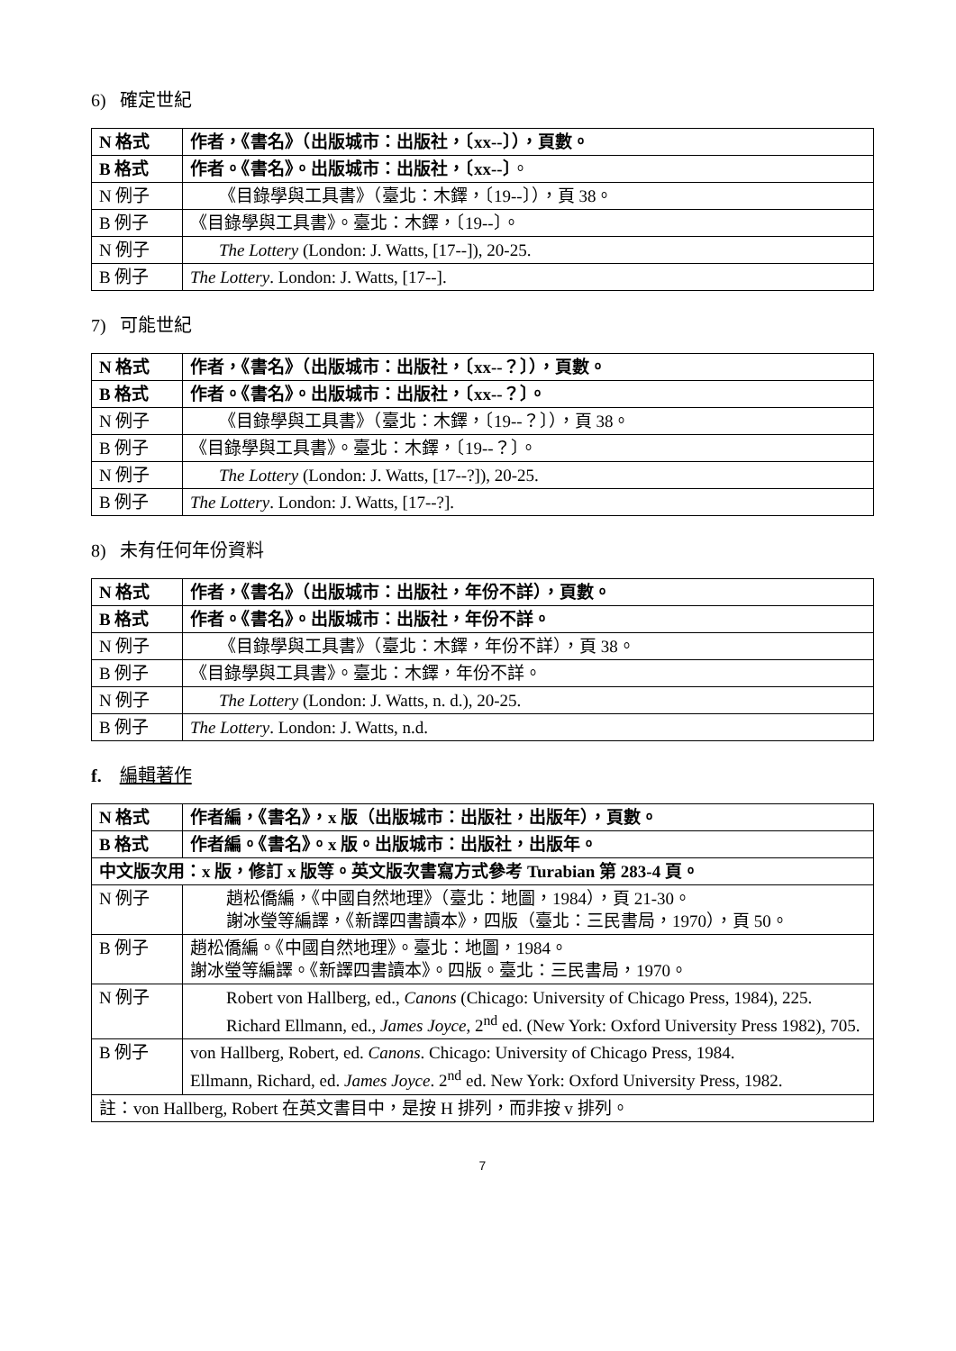6) 確定世紀
| N 格式 | 作者，《書名》（出版城市：出版社，〔xx--〕），頁數。 |
| B 格式 | 作者。《書名》。出版城市：出版社，〔xx--〕 。 |
| N 例子 | 《目錄學與工具書》（臺北：木鐸，〔19--〕），頁 38。 |
| B 例子 | 《目錄學與工具書》。臺北：木鐸，〔19--〕。 |
| N 例子 | The Lottery (London: J. Watts, [17--]), 20-25. |
| B 例子 | The Lottery . London: J. Watts, [17--]. |
7) 可能世紀
| N 格式 | 作者，《書名》（出版城市：出版社，〔xx--？〕），頁數。 |
| B 格式 | 作者。《書名》。出版城市：出版社，〔xx--？〕。 |
| N 例子 | 《目錄學與工具書》（臺北：木鐸，〔19--？〕），頁 38。 |
| B 例子 | 《目錄學與工具書》。臺北：木鐸，〔19--？〕。 |
| N 例子 | The Lottery (London: J. Watts, [17--?]), 20-25. |
| B 例子 | The Lottery . London: J. Watts, [17--?]. |
8) 未有任何年份資料
| N 格式 | 作者，《書名》（出版城市：出版社，年份不詳），頁數。 |
| B 格式 | 作者。《書名》。出版城市：出版社，年份不詳。 |
| N 例子 | 《目錄學與工具書》（臺北：木鐸，年份不詳），頁 38。 |
| B 例子 | 《目錄學與工具書》。臺北：木鐸，年份不詳。 |
| N 例子 | The Lottery (London: J. Watts, n. d.), 20-25. |
| B 例子 | The Lottery . London: J. Watts, n.d. |
f. 編輯著作
| N 格式 | 作者編，《書名》，x 版（出版城市：出版社，出版年），頁數。 |
| B 格式 | 作者編。《書名》。x 版。出版城市：出版社，出版年。 |
| 中文版次用：x 版，修訂 x 版等。英文版次書寫方式參考 Turabian 第 283-4 頁。 | |
| N 例子 | 趙松僑編，《中國自然地理》（臺北：地圖，1984），頁 21-30。 謝冰瑩等編譯，《新譯四書讀本》，四版（臺北：三民書局，1970），頁 50。 |
| B 例子 | 趙松僑編。《中國自然地理》。臺北：地圖，1984。 謝冰瑩等編譯。《新譯四書讀本》。四版。臺北：三民書局，1970。 |
| N 例子 | Robert von Hallberg, ed., Canons (Chicago: University of Chicago Press, 1984), 225. Richard Ellmann, ed., James Joyce , 2<sup>nd</sup> ed. (New York: Oxford University Press 1982), 705. |
| B 例子 | von Hallberg, Robert, ed. Canons . Chicago: University of Chicago Press, 1984. Ellmann, Richard, ed. James Joyce . 2<sup>nd</sup> ed. New York: Oxford University Press, 1982. |
| 註：von Hallberg, Robert 在英文書目中，是按 H 排列，而非按 v 排列。 | |
7